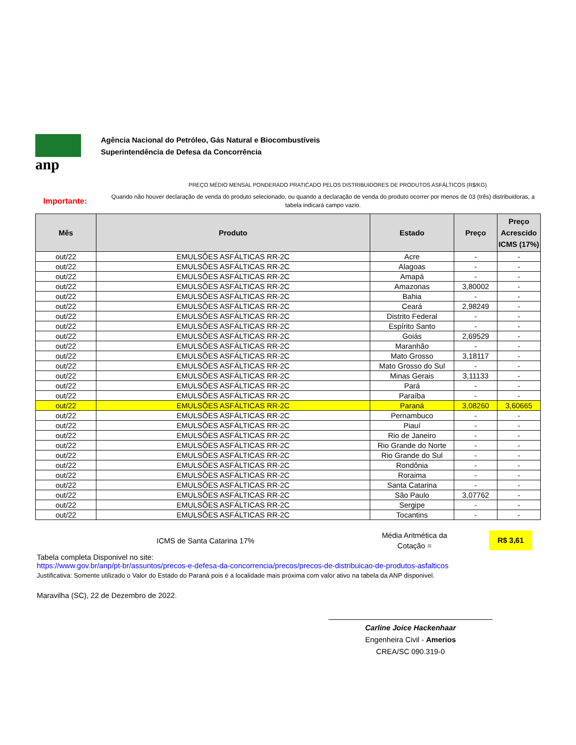anp
Agência Nacional do Petróleo, Gás Natural e Biocombustíveis
Superintendência de Defesa da Concorrência
PREÇO MÉDIO MENSAL PONDERADO PRATICADO PELOS DISTRIBUIDORES DE PRODUTOS ASFÁLTICOS (R$/KG)
Importante:
Quando não houver declaração de venda do produto selecionado, ou quando a declaração de venda do produto ocorrer por menos de 03 (três) distribuidoras, a tabela indicará campo vazio.
| Mês | Produto | Estado | Preço | Preço Acrescido ICMS (17%) |
| --- | --- | --- | --- | --- |
| out/22 | EMULSÕES ASFÁLTICAS RR-2C | Acre | - | - |
| out/22 | EMULSÕES ASFÁLTICAS RR-2C | Alagoas | - | - |
| out/22 | EMULSÕES ASFÁLTICAS RR-2C | Amapá | - | - |
| out/22 | EMULSÕES ASFÁLTICAS RR-2C | Amazonas | 3,80002 | - |
| out/22 | EMULSÕES ASFÁLTICAS RR-2C | Bahia | - | - |
| out/22 | EMULSÕES ASFÁLTICAS RR-2C | Ceará | 2,98249 | - |
| out/22 | EMULSÕES ASFÁLTICAS RR-2C | Distrito Federal | - | - |
| out/22 | EMULSÕES ASFÁLTICAS RR-2C | Espírito Santo | - | - |
| out/22 | EMULSÕES ASFÁLTICAS RR-2C | Goiás | 2,69529 | - |
| out/22 | EMULSÕES ASFÁLTICAS RR-2C | Maranhão | - | - |
| out/22 | EMULSÕES ASFÁLTICAS RR-2C | Mato Grosso | 3,18117 | - |
| out/22 | EMULSÕES ASFÁLTICAS RR-2C | Mato Grosso do Sul | - | - |
| out/22 | EMULSÕES ASFÁLTICAS RR-2C | Minas Gerais | 3,11133 | - |
| out/22 | EMULSÕES ASFÁLTICAS RR-2C | Pará | - | - |
| out/22 | EMULSÕES ASFÁLTICAS RR-2C | Paraíba | - | - |
| out/22 | EMULSÕES ASFÁLTICAS RR-2C | Paraná | 3,08260 | 3,60665 |
| out/22 | EMULSÕES ASFÁLTICAS RR-2C | Pernambuco | - | - |
| out/22 | EMULSÕES ASFÁLTICAS RR-2C | Piauí | - | - |
| out/22 | EMULSÕES ASFÁLTICAS RR-2C | Rio de Janeiro | - | - |
| out/22 | EMULSÕES ASFÁLTICAS RR-2C | Rio Grande do Norte | - | - |
| out/22 | EMULSÕES ASFÁLTICAS RR-2C | Rio Grande do Sul | - | - |
| out/22 | EMULSÕES ASFÁLTICAS RR-2C | Rondônia | - | - |
| out/22 | EMULSÕES ASFÁLTICAS RR-2C | Roraima | - | - |
| out/22 | EMULSÕES ASFÁLTICAS RR-2C | Santa Catarina | - | - |
| out/22 | EMULSÕES ASFÁLTICAS RR-2C | São Paulo | 3,07762 | - |
| out/22 | EMULSÕES ASFÁLTICAS RR-2C | Sergipe | - | - |
| out/22 | EMULSÕES ASFÁLTICAS RR-2C | Tocantins | - | - |
ICMS de Santa Catarina 17%
Média Aritmética da Cotação =
R$ 3,61
Tabela completa Disponivel no site:
https://www.gov.br/anp/pt-br/assuntos/precos-e-defesa-da-concorrencia/precos/precos-de-distribuicao-de-produtos-asfalticos
Justificativa: Somente utilizado o Valor do Estado do Paraná pois é a localidade mais próxima com valor ativo na tabela da ANP disponivel.
Maravilha (SC), 22 de Dezembro de 2022.
Carline Joice Hackenhaar
Engenheira Civil - Amerios
CREA/SC 090.319-0